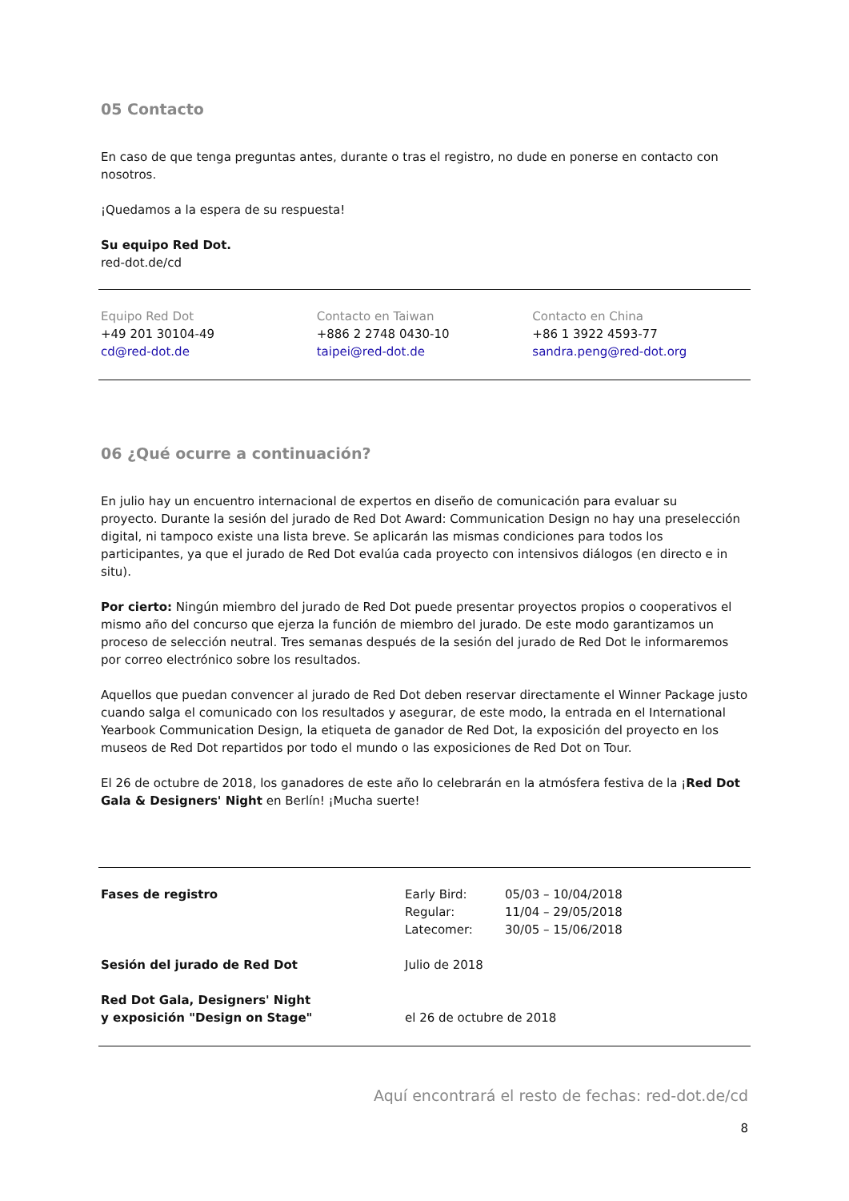05 Contacto
En caso de que tenga preguntas antes, durante o tras el registro, no dude en ponerse en contacto con nosotros.
¡Quedamos a la espera de su respuesta!
Su equipo Red Dot.
red-dot.de/cd
Equipo Red Dot
+49 201 30104-49
cd@red-dot.de
Contacto en Taiwan
+886 2 2748 0430-10
taipei@red-dot.de
Contacto en China
+86 1 3922 4593-77
sandra.peng@red-dot.org
06 ¿Qué ocurre a continuación?
En julio hay un encuentro internacional de expertos en diseño de comunicación para evaluar su
proyecto. Durante la sesión del jurado de Red Dot Award: Communication Design no hay una preselección digital, ni tampoco existe una lista breve. Se aplicarán las mismas condiciones para todos los participantes, ya que el jurado de Red Dot evalúa cada proyecto con intensivos diálogos (en directo e in situ).
Por cierto: Ningún miembro del jurado de Red Dot puede presentar proyectos propios o cooperativos el mismo año del concurso que ejerza la función de miembro del jurado. De este modo garantizamos un proceso de selección neutral. Tres semanas después de la sesión del jurado de Red Dot le informaremos por correo electrónico sobre los resultados.
Aquellos que puedan convencer al jurado de Red Dot deben reservar directamente el Winner Package justo cuando salga el comunicado con los resultados y asegurar, de este modo, la entrada en el International Yearbook Communication Design, la etiqueta de ganador de Red Dot, la exposición del proyecto en los museos de Red Dot repartidos por todo el mundo o las exposiciones de Red Dot on Tour.
El 26 de octubre de 2018, los ganadores de este año lo celebrarán en la atmósfera festiva de la ¡Red Dot Gala & Designers' Night en Berlín! ¡Mucha suerte!
| Fases de registro | Early Bird: Regular: Latecomer: | 05/03 – 10/04/2018 11/04 – 29/05/2018 30/05 – 15/06/2018 |
| Sesión del jurado de Red Dot | Julio de 2018 | |
| Red Dot Gala, Designers' Night y exposición "Design on Stage" | el 26 de octubre de 2018 | |
Aquí encontrará el resto de fechas: red-dot.de/cd
8